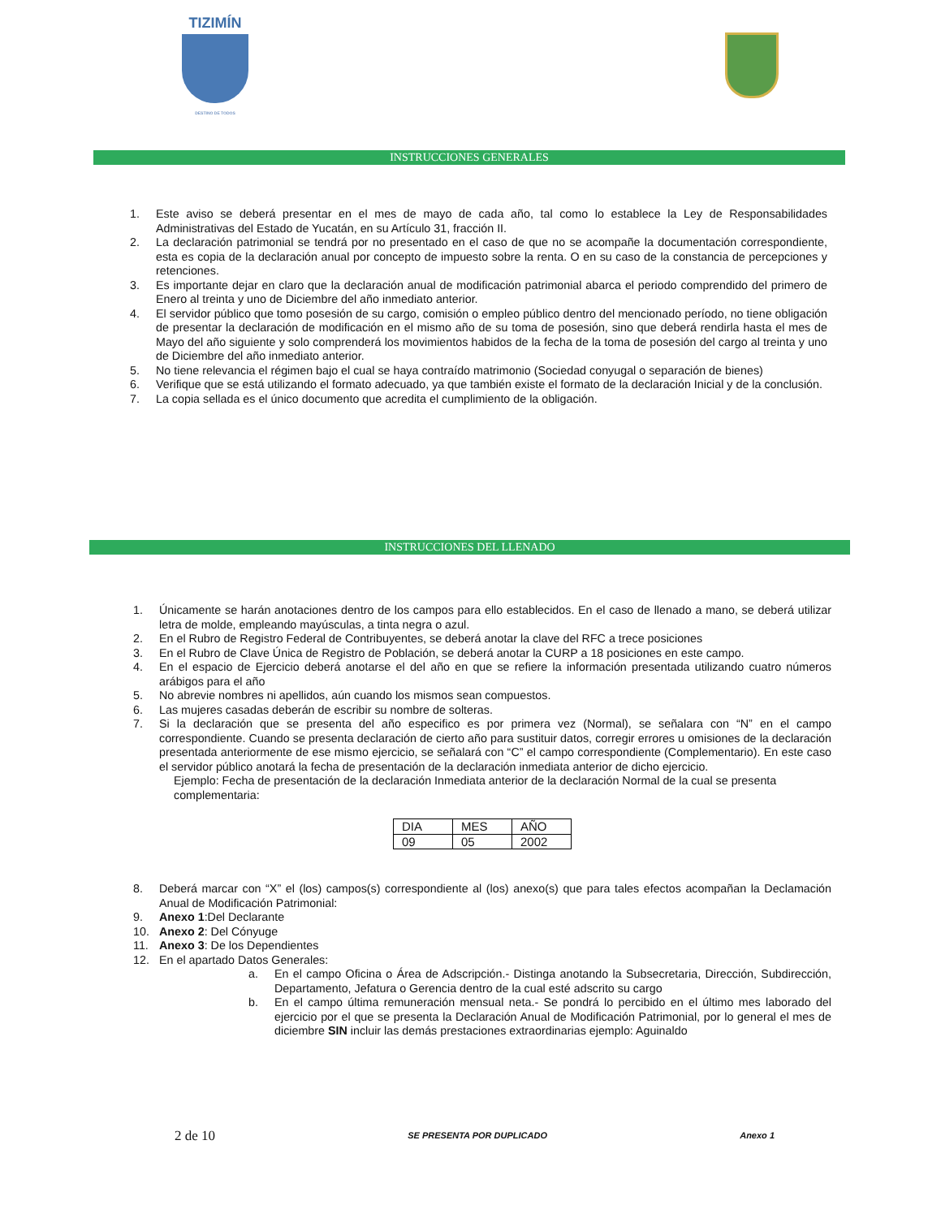TIZIMÍN
DESTINO DE TODOS
INSTRUCCIONES GENERALES
1. Este aviso se deberá presentar en el mes de mayo de cada año, tal como lo establece la Ley de Responsabilidades Administrativas del Estado de Yucatán, en su Artículo 31, fracción II.
2. La declaración patrimonial se tendrá por no presentado en el caso de que no se acompañe la documentación correspondiente, esta es copia de la declaración anual por concepto de impuesto sobre la renta. O en su caso de la constancia de percepciones y retenciones.
3. Es importante dejar en claro que la declaración anual de modificación patrimonial abarca el periodo comprendido del primero de Enero al treinta y uno de Diciembre del año inmediato anterior.
4. El servidor público que tomo posesión de su cargo, comisión o empleo público dentro del mencionado período, no tiene obligación de presentar la declaración de modificación en el mismo año de su toma de posesión, sino que deberá rendirla hasta el mes de Mayo del año siguiente y solo comprenderá los movimientos habidos de la fecha de la toma de posesión del cargo al treinta y uno de Diciembre del año inmediato anterior.
5. No tiene relevancia el régimen bajo el cual se haya contraído matrimonio (Sociedad conyugal o separación de bienes)
6. Verifique que se está utilizando el formato adecuado, ya que también existe el formato de la declaración Inicial y de la conclusión.
7. La copia sellada es el único documento que acredita el cumplimiento de la obligación.
INSTRUCCIONES DEL LLENADO
1. Únicamente se harán anotaciones dentro de los campos para ello establecidos. En el caso de llenado a mano, se deberá utilizar letra de molde, empleando mayúsculas, a tinta negra o azul.
2. En el Rubro de Registro Federal de Contribuyentes, se deberá anotar la clave del RFC a trece posiciones
3. En el Rubro de Clave Única de Registro de Población, se deberá anotar la CURP a 18 posiciones en este campo.
4. En el espacio de Ejercicio deberá anotarse el del año en que se refiere la información presentada utilizando cuatro números arábigos para el año
5. No abrevie nombres ni apellidos, aún cuando los mismos sean compuestos.
6. Las mujeres casadas deberán de escribir su nombre de solteras.
7. Si la declaración que se presenta del año especifico es por primera vez (Normal), se señalara con “N” en el campo correspondiente. Cuando se presenta declaración de cierto año para sustituir datos, corregir errores u omisiones de la declaración presentada anteriormente de ese mismo ejercicio, se señalará con “C” el campo correspondiente (Complementario). En este caso el servidor público anotará la fecha de presentación de la declaración inmediata anterior de dicho ejercicio.
Ejemplo: Fecha de presentación de la declaración Inmediata anterior de la declaración Normal de la cual se presenta complementaria:
| DIA | MES | AÑO |
| 09 | 05 | 2002 |
8. Deberá marcar con “X” el (los) campos(s) correspondiente al (los) anexo(s) que para tales efectos acompañan la Declamación Anual de Modificación Patrimonial:
9. Anexo 1:Del Declarante
10. Anexo 2: Del Cónyuge
11. Anexo 3: De los Dependientes
12. En el apartado Datos Generales:
a. En el campo Oficina o Área de Adscripción.- Distinga anotando la Subsecretaria, Dirección, Subdirección, Departamento, Jefatura o Gerencia dentro de la cual esté adscrito su cargo
b. En el campo última remuneración mensual neta.- Se pondrá lo percibido en el último mes laborado del ejercicio por el que se presenta la Declaración Anual de Modificación Patrimonial, por lo general el mes de diciembre SIN incluir las demás prestaciones extraordinarias ejemplo: Aguinaldo
2 de 10 SE PRESENTA POR DUPLICADO Anexo 1